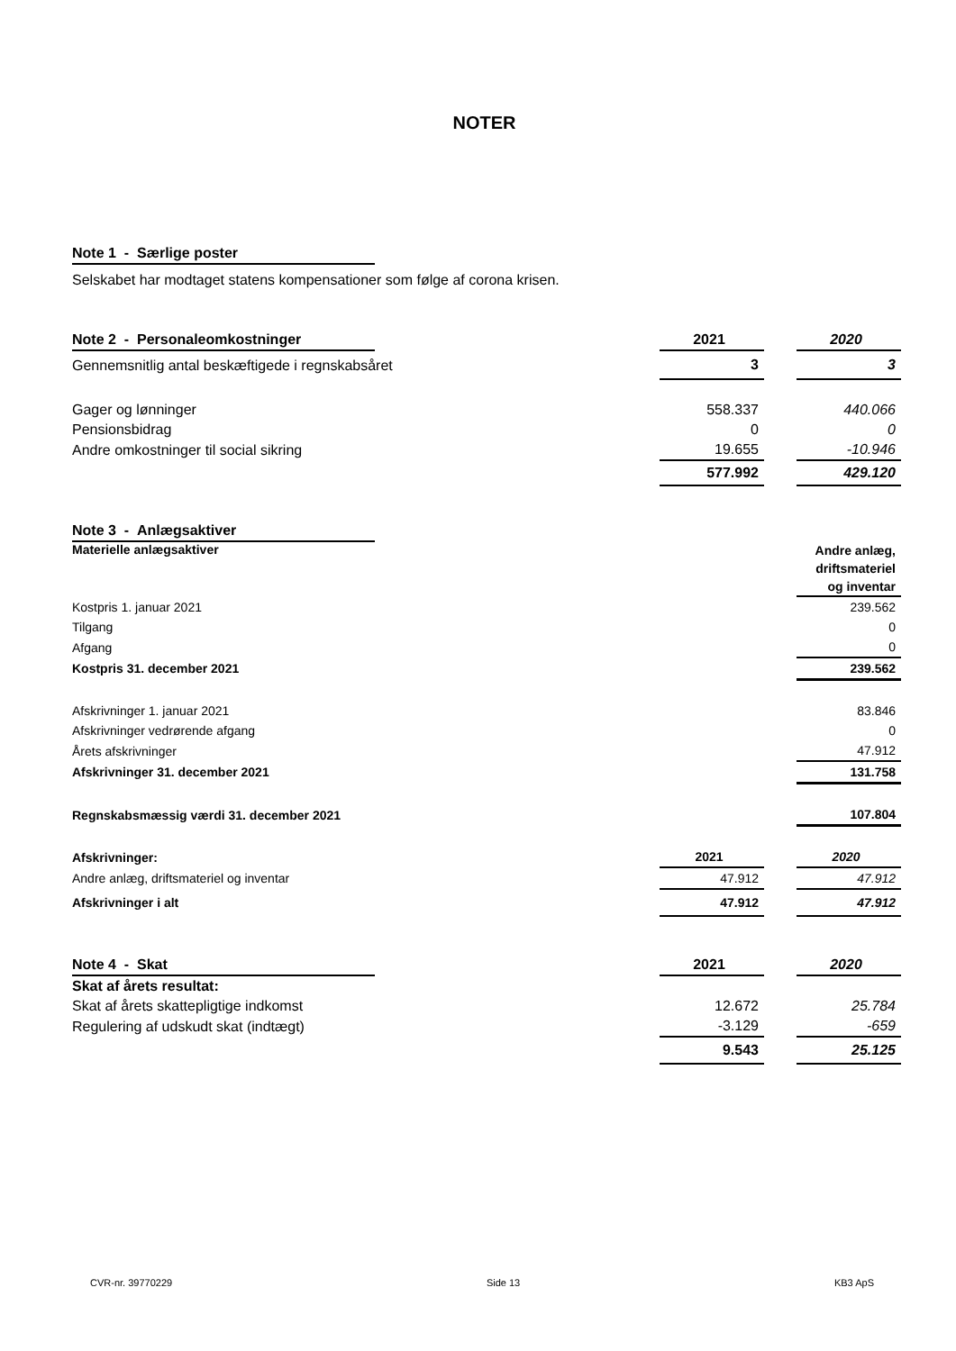NOTER
| Note 1 - Særlige poster | |
Selskabet har modtaget statens kompensationer som følge af corona krisen.
| Note 2 - Personaleomkostninger | | 2021 | | 2020 |
| Gennemsnitlig antal beskæftigede i regnskabsåret | | 3 | | 3 |
| Gager og lønninger | | 558.337 | | 440.066 |
| Pensionsbidrag | | 0 | | 0 |
| Andre omkostninger til social sikring | | 19.655 | | -10.946 |
| | | 577.992 | | 429.120 |
| Note 3 - Anlægsaktiver | | | | |
| Materielle anlægsaktiver | | | | Andre anlæg, driftsmateriel og inventar |
| Kostpris 1. januar 2021 | | | | 239.562 |
| Tilgang | | | | 0 |
| Afgang | | | | 0 |
| Kostpris 31. december 2021 | | | | 239.562 |
| Afskrivninger 1. januar 2021 | | | | 83.846 |
| Afskrivninger vedrørende afgang | | | | 0 |
| Årets afskrivninger | | | | 47.912 |
| Afskrivninger 31. december 2021 | | | | 131.758 |
| Regnskabsmæssig værdi 31. december 2021 | | | | 107.804 |
| Afskrivninger: | | 2021 | | 2020 |
| Andre anlæg, driftsmateriel og inventar | | 47.912 | | 47.912 |
| Afskrivninger i alt | | 47.912 | | 47.912 |
| Note 4 - Skat | | 2021 | | 2020 |
| Skat af årets resultat: | | | | |
| Skat af årets skattepligtige indkomst | | 12.672 | | 25.784 |
| Regulering af udskudt skat (indtægt) | | -3.129 | | -659 |
| | | 9.543 | | 25.125 |
CVR-nr. 39770229 Side 13 KB3 ApS